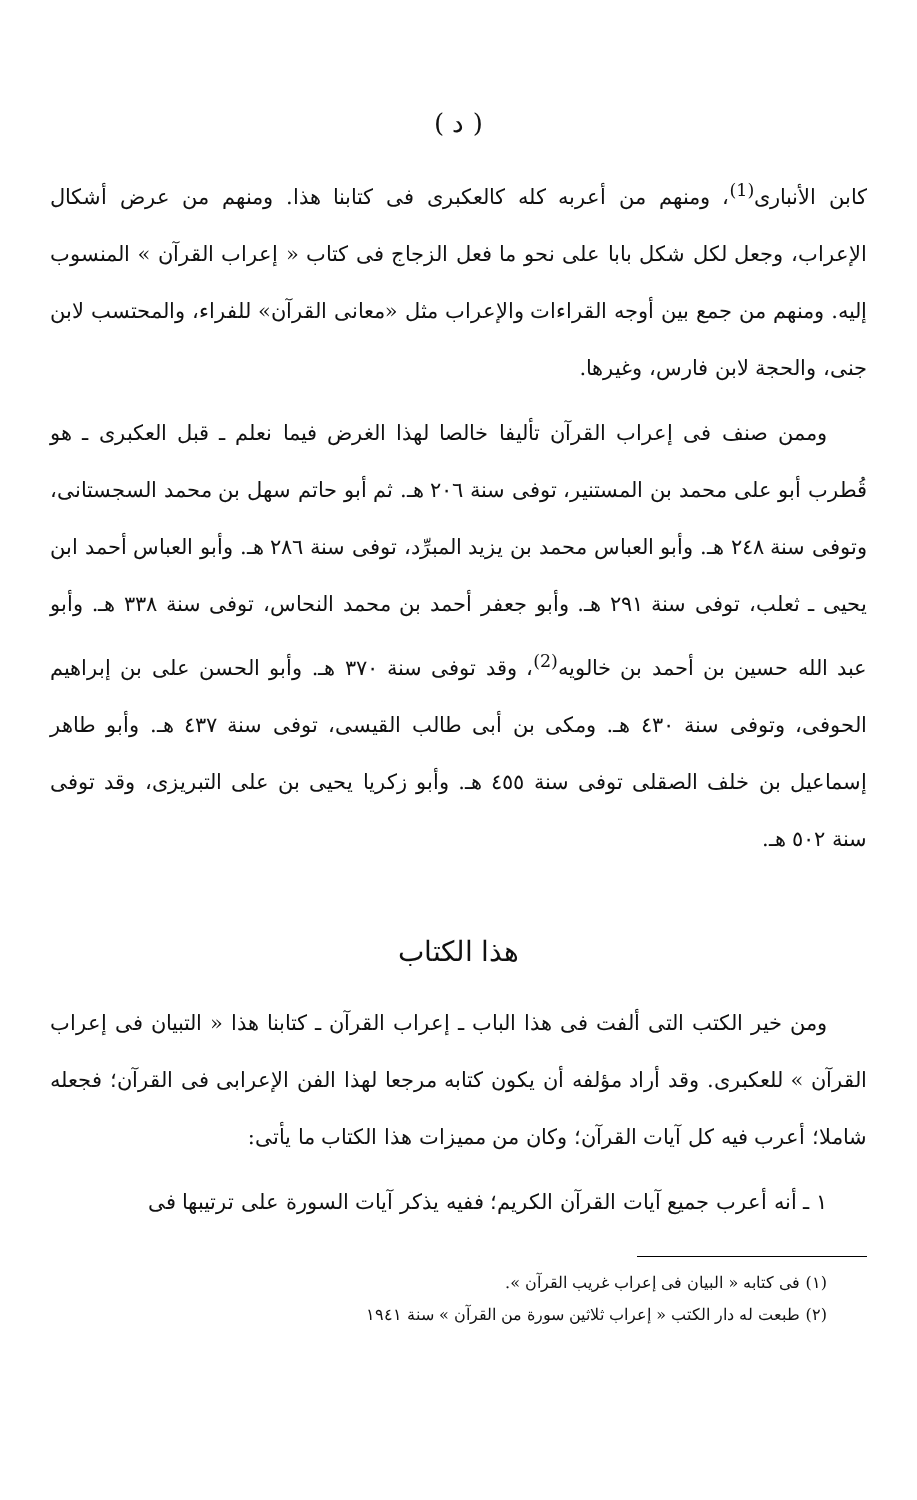( د )
كابن الأنبارى<sup>(1)</sup>، ومنهم من أعربه كله كالعكبرى فى كتابنا هذا. ومنهم من عرض أشكال الإعراب، وجعل لكل شكل بابا على نحو ما فعل الزجاج فى كتاب « إعراب القرآن » المنسوب إليه. ومنهم من جمع بين أوجه القراءات والإعراب مثل «معانى القرآن» للفراء، والمحتسب لابن جنى، والحجة لابن فارس، وغيرها.
وممن صنف فى إعراب القرآن تأليفا خالصا لهذا الغرض فيما نعلم ـ قبل العكبرى ـ هو قُطرب أبو على محمد بن المستنير، توفى سنة ٢٠٦ هـ. ثم أبو حاتم سهل بن محمد السجستانى، وتوفى سنة ٢٤٨ هـ. وأبو العباس محمد بن يزيد المبرِّد، توفى سنة ٢٨٦ هـ. وأبو العباس أحمد ابن يحيى ـ ثعلب، توفى سنة ٢٩١ هـ. وأبو جعفر أحمد بن محمد النحاس، توفى سنة ٣٣٨ هـ. وأبو عبد الله حسين بن أحمد بن خالويه<sup>(2)</sup>، وقد توفى سنة ٣٧٠ هـ. وأبو الحسن على بن إبراهيم الحوفى، وتوفى سنة ٤٣٠ هـ. ومكى بن أبى طالب القيسى، توفى سنة ٤٣٧ هـ. وأبو طاهر إسماعيل بن خلف الصقلى توفى سنة ٤٥٥ هـ. وأبو زكريا يحيى بن على التبريزى، وقد توفى سنة ٥٠٢ هـ.
هذا الكتاب
ومن خير الكتب التى ألفت فى هذا الباب ـ إعراب القرآن ـ كتابنا هذا « التبيان فى إعراب القرآن » للعكبرى. وقد أراد مؤلفه أن يكون كتابه مرجعا لهذا الفن الإعرابى فى القرآن؛ فجعله شاملا؛ أعرب فيه كل آيات القرآن؛ وكان من مميزات هذا الكتاب ما يأتى:
١ ـ أنه أعرب جميع آيات القرآن الكريم؛ ففيه يذكر آيات السورة على ترتيبها فى
(١) فى كتابه « البيان فى إعراب غريب القرآن ».
(٢) طبعت له دار الكتب « إعراب ثلاثين سورة من القرآن » سنة ١٩٤١